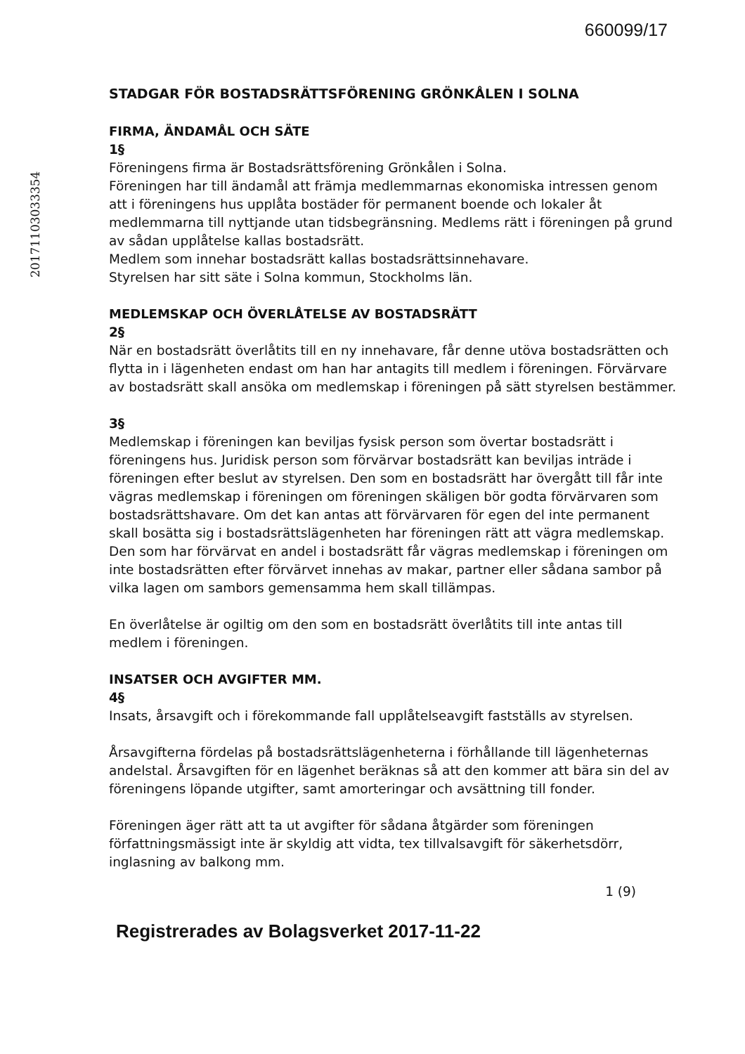660099/17
20171103033354
STADGAR FÖR BOSTADSRÄTTSFÖRENING GRÖNKÅLEN I SOLNA
FIRMA, ÄNDAMÅL OCH SÄTE
1§
Föreningens firma är Bostadsrättsförening Grönkålen i Solna.
Föreningen har till ändamål att främja medlemmarnas ekonomiska intressen genom att i föreningens hus upplåta bostäder för permanent boende och lokaler åt medlemmarna till nyttjande utan tidsbegränsning. Medlems rätt i föreningen på grund av sådan upplåtelse kallas bostadsrätt.
Medlem som innehar bostadsrätt kallas bostadsrättsinnehavare.
Styrelsen har sitt säte i Solna kommun, Stockholms län.
MEDLEMSKAP OCH ÖVERLÅTELSE AV BOSTADSRÄTT
2§
När en bostadsrätt överlåtits till en ny innehavare, får denne utöva bostadsrätten och flytta in i lägenheten endast om han har antagits till medlem i föreningen. Förvärvare av bostadsrätt skall ansöka om medlemskap i föreningen på sätt styrelsen bestämmer.
3§
Medlemskap i föreningen kan beviljas fysisk person som övertar bostadsrätt i föreningens hus. Juridisk person som förvärvar bostadsrätt kan beviljas inträde i föreningen efter beslut av styrelsen. Den som en bostadsrätt har övergått till får inte vägras medlemskap i föreningen om föreningen skäligen bör godta förvärvaren som bostadsrättshavare. Om det kan antas att förvärvaren för egen del inte permanent skall bosätta sig i bostadsrättslägenheten har föreningen rätt att vägra medlemskap. Den som har förvärvat en andel i bostadsrätt får vägras medlemskap i föreningen om inte bostadsrätten efter förvärvet innehas av makar, partner eller sådana sambor på vilka lagen om sambors gemensamma hem skall tillämpas.
En överlåtelse är ogiltig om den som en bostadsrätt överlåtits till inte antas till medlem i föreningen.
INSATSER OCH AVGIFTER MM.
4§
Insats, årsavgift och i förekommande fall upplåtelseavgift fastställs av styrelsen.
Årsavgifterna fördelas på bostadsrättslägenheterna i förhållande till lägenheternas andelstal. Årsavgiften för en lägenhet beräknas så att den kommer att bära sin del av föreningens löpande utgifter, samt amorteringar och avsättning till fonder.
Föreningen äger rätt att ta ut avgifter för sådana åtgärder som föreningen författningsmässigt inte är skyldig att vidta, tex tillvalsavgift för säkerhetsdörr, inglasning av balkong mm.
1 (9)
Registrerades av Bolagsverket 2017-11-22